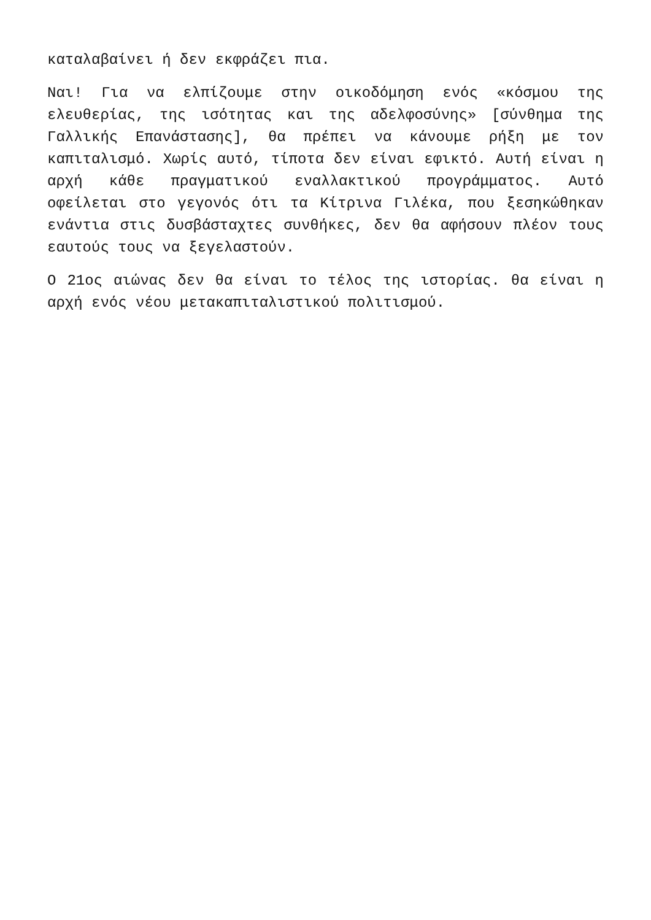καταλαβαίνει ή δεν εκφράζει πια.
Ναι! Για να ελπίζουμε στην οικοδόμηση ενός «κόσμου της ελευθερίας, της ισότητας και της αδελφοσύνης» [σύνθημα της Γαλλικής Επανάστασης], θα πρέπει να κάνουμε ρήξη με τον καπιταλισμό. Χωρίς αυτό, τίποτα δεν είναι εφικτό. Αυτή είναι η αρχή κάθε πραγματικού εναλλακτικού προγράμματος. Αυτό οφείλεται στο γεγονός ότι τα Κίτρινα Γιλέκα, που ξεσηκώθηκαν ενάντια στις δυσβάσταχτες συνθήκες, δεν θα αφήσουν πλέον τους εαυτούς τους να ξεγελαστούν.
Ο 21ος αιώνας δεν θα είναι το τέλος της ιστορίας. θα είναι η αρχή ενός νέου μετακαπιταλιστικού πολιτισμού.